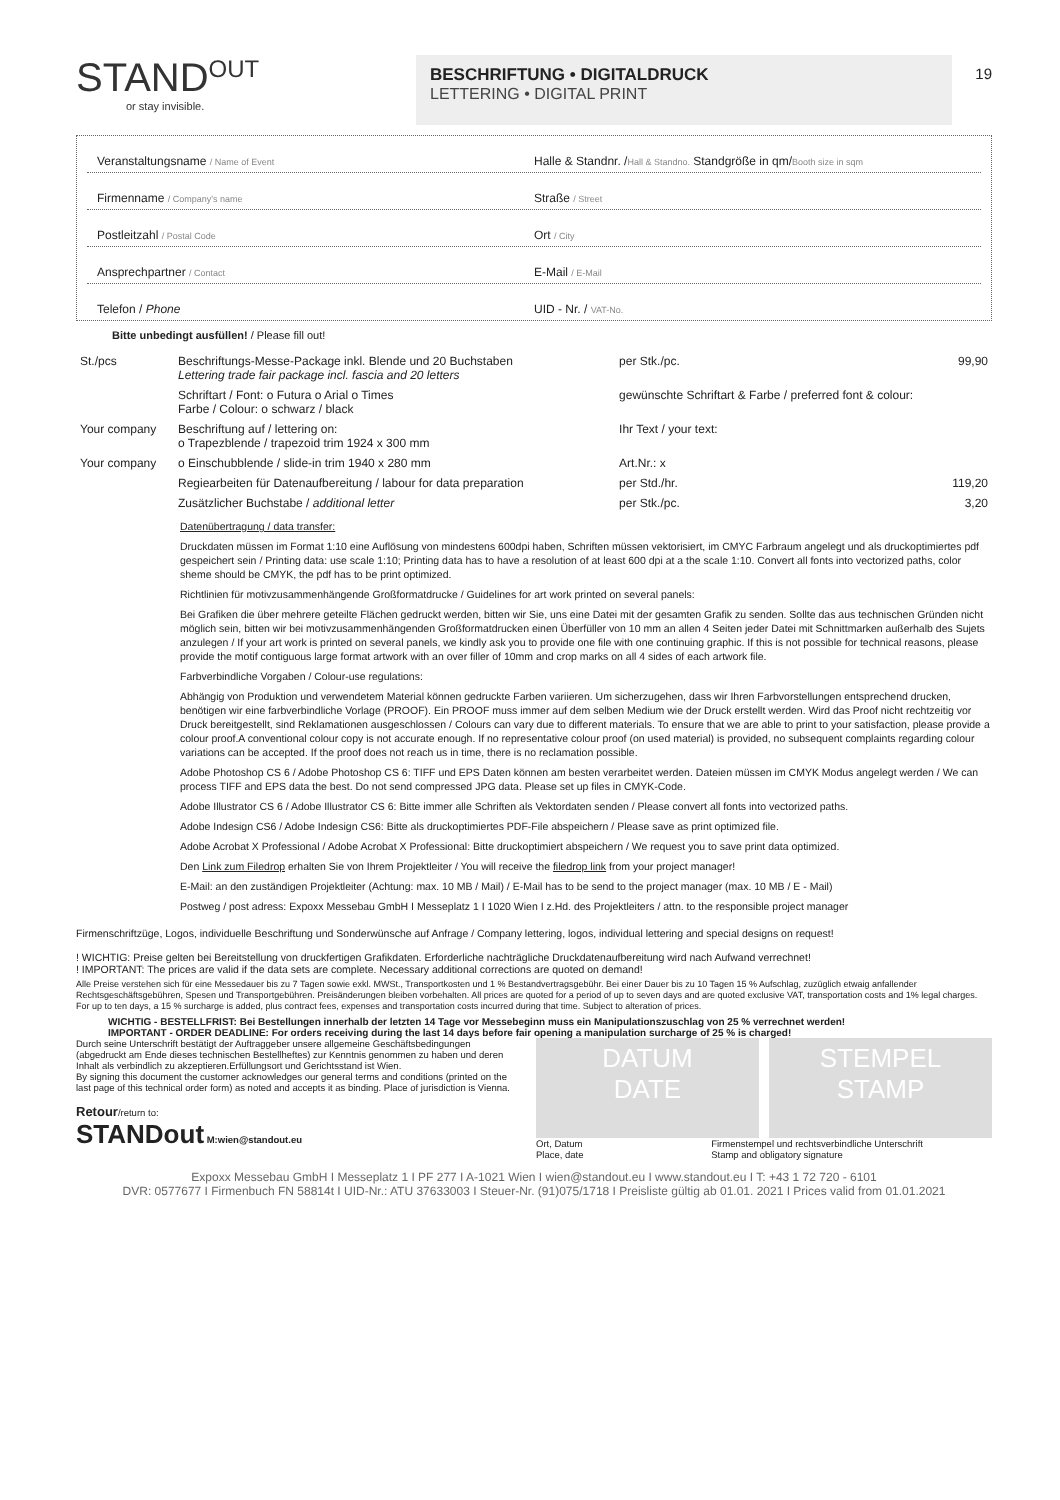STAND<sup>OUT</sup>
or stay invisible.
BESCHRIFTUNG • DIGITALDRUCK
LETTERING • DIGITAL PRINT
19
Veranstaltungsname / Name of Event
Halle & Standnr. /Hall & Standno. Standgröße in qm/Booth size in sqm
Firmenname / Company's name
Straße / Street
Postleitzahl / Postal Code
Ort / City
Ansprechpartner / Contact
E-Mail / E-Mail
Telefon / Phone UID - Nr. / VAT-No.
Bitte unbedingt ausfüllen! / Please fill out!
| St./pcs | Beschriftungs-Messe-Package inkl. Blende und 20 Buchstaben Lettering trade fair package incl. fascia and 20 letters | per Stk./pc. | 99,90 |
| | Schriftart / Font: o Futura o Arial o Times Farbe / Colour: o schwarz / black | gewünschte Schriftart & Farbe / preferred font & colour: | |
| Your company | Beschriftung auf / lettering on: o Trapezblende / trapezoid trim 1924 x 300 mm | Ihr Text / your text: | |
| Your company | o Einschubblende / slide-in trim 1940 x 280 mm | Art.Nr.: x | |
| | Regiearbeiten für Datenaufbereitung / labour for data preparation | per Std./hr. | 119,20 |
| | Zusätzlicher Buchstabe / additional letter | per Stk./pc. | 3,20 |
Datenübertragung / data transfer:
Druckdaten müssen im Format 1:10 eine Auflösung von mindestens 600dpi haben, Schriften müssen vektorisiert, im CMYC Farbraum angelegt und als druckoptimiertes pdf gespeichert sein / Printing data: use scale 1:10; Printing data has to have a resolution of at least 600 dpi at a the scale 1:10. Convert all fonts into vectorized paths, color sheme should be CMYK, the pdf has to be print optimized.
Richtlinien für motivzusammenhängende Großformatdrucke / Guidelines for art work printed on several panels:
Bei Grafiken die über mehrere geteilte Flächen gedruckt werden, bitten wir Sie, uns eine Datei mit der gesamten Grafik zu senden. Sollte das aus technischen Gründen nicht möglich sein, bitten wir bei motivzusammenhängenden Großformatdrucken einen Überfüller von 10 mm an allen 4 Seiten jeder Datei mit Schnittmarken außerhalb des Sujets anzulegen / If your art work is printed on several panels, we kindly ask you to provide one file with one continuing graphic. If this is not possible for technical reasons, please provide the motif contiguous large format artwork with an over filler of 10mm and crop marks on all 4 sides of each artwork file.
Farbverbindliche Vorgaben / Colour-use regulations:
Abhängig von Produktion und verwendetem Material können gedruckte Farben variieren. Um sicherzugehen, dass wir Ihren Farbvorstellungen entsprechend drucken, benötigen wir eine farbverbindliche Vorlage (PROOF). Ein PROOF muss immer auf dem selben Medium wie der Druck erstellt werden. Wird das Proof nicht rechtzeitig vor Druck bereitgestellt, sind Reklamationen ausgeschlossen / Colours can vary due to different materials. To ensure that we are able to print to your satisfaction, please provide a colour proof.A conventional colour copy is not accurate enough. If no representative colour proof (on used material) is provided, no subsequent complaints regarding colour variations can be accepted. If the proof does not reach us in time, there is no reclamation possible.
Adobe Photoshop CS 6 / Adobe Photoshop CS 6: TIFF und EPS Daten können am besten verarbeitet werden. Dateien müssen im CMYK Modus angelegt werden / We can process TIFF and EPS data the best. Do not send compressed JPG data. Please set up files in CMYK-Code.
Adobe Illustrator CS 6 / Adobe Illustrator CS 6: Bitte immer alle Schriften als Vektordaten senden / Please convert all fonts into vectorized paths.
Adobe Indesign CS6 / Adobe Indesign CS6: Bitte als druckoptimiertes PDF-File abspeichern / Please save as print optimized file.
Adobe Acrobat X Professional / Adobe Acrobat X Professional: Bitte druckoptimiert abspeichern / We request you to save print data optimized.
Den Link zum Filedrop erhalten Sie von Ihrem Projektleiter / You will receive the filedrop link from your project manager!
E-Mail: an den zuständigen Projektleiter (Achtung: max. 10 MB / Mail) / E-Mail has to be send to the project manager (max. 10 MB / E - Mail)
Postweg / post adress: Expoxx Messebau GmbH I Messeplatz 1 I 1020 Wien I z.Hd. des Projektleiters / attn. to the responsible project manager
Firmenschriftzüge, Logos, individuelle Beschriftung und Sonderwünsche auf Anfrage / Company lettering, logos, individual lettering and special designs on request!
! WICHTIG: Preise gelten bei Bereitstellung von druckfertigen Grafikdaten. Erforderliche nachträgliche Druckdatenaufbereitung wird nach Aufwand verrechnet!
! IMPORTANT: The prices are valid if the data sets are complete. Necessary additional corrections are quoted on demand!
Alle Preise verstehen sich für eine Messedauer bis zu 7 Tagen sowie exkl. MWSt., Transportkosten und 1 % Bestandvertragsgebühr. Bei einer Dauer bis zu 10 Tagen 15 % Aufschlag, zuzüglich etwaig anfallender Rechtsgeschäftsgebühren, Spesen und Transportgebühren. Preisänderungen bleiben vorbehalten. All prices are quoted for a period of up to seven days and are quoted exclusive VAT, transportation costs and 1% legal charges. For up to ten days, a 15 % surcharge is added, plus contract fees, expenses and transportation costs incurred during that time. Subject to alteration of prices.
WICHTIG - BESTELLFRIST: Bei Bestellungen innerhalb der letzten 14 Tage vor Messebeginn muss ein Manipulationszuschlag von 25 % verrechnet werden!
IMPORTANT - ORDER DEADLINE: For orders receiving during the last 14 days before fair opening a manipulation surcharge of 25 % is charged!
Durch seine Unterschrift bestätigt der Auftraggeber unsere allgemeine Geschäftsbedingungen (abgedruckt am Ende dieses technischen Bestellheftes) zur Kenntnis genommen zu haben und deren Inhalt als verbindlich zu akzeptieren.Erfüllungsort und Gerichtsstand ist Wien.
By signing this document the customer acknowledges our general terms and conditions (printed on the last page of this technical order form) as noted and accepts it as binding. Place of jurisdiction is Vienna.
Retour/return to:
STANDout M:wien@standout.eu
DATUM
DATE
STEMPEL
STAMP
Ort, Datum
Place, date
Firmenstempel und rechtsverbindliche Unterschrift
Stamp and obligatory signature
Expoxx Messebau GmbH I Messeplatz 1 I PF 277 I A-1021 Wien I wien@standout.eu I www.standout.eu I T: +43 1 72 720 - 6101
DVR: 0577677 I Firmenbuch FN 58814t I UID-Nr.: ATU 37633003 I Steuer-Nr. (91)075/1718 I Preisliste gültig ab 01.01. 2021 I Prices valid from 01.01.2021